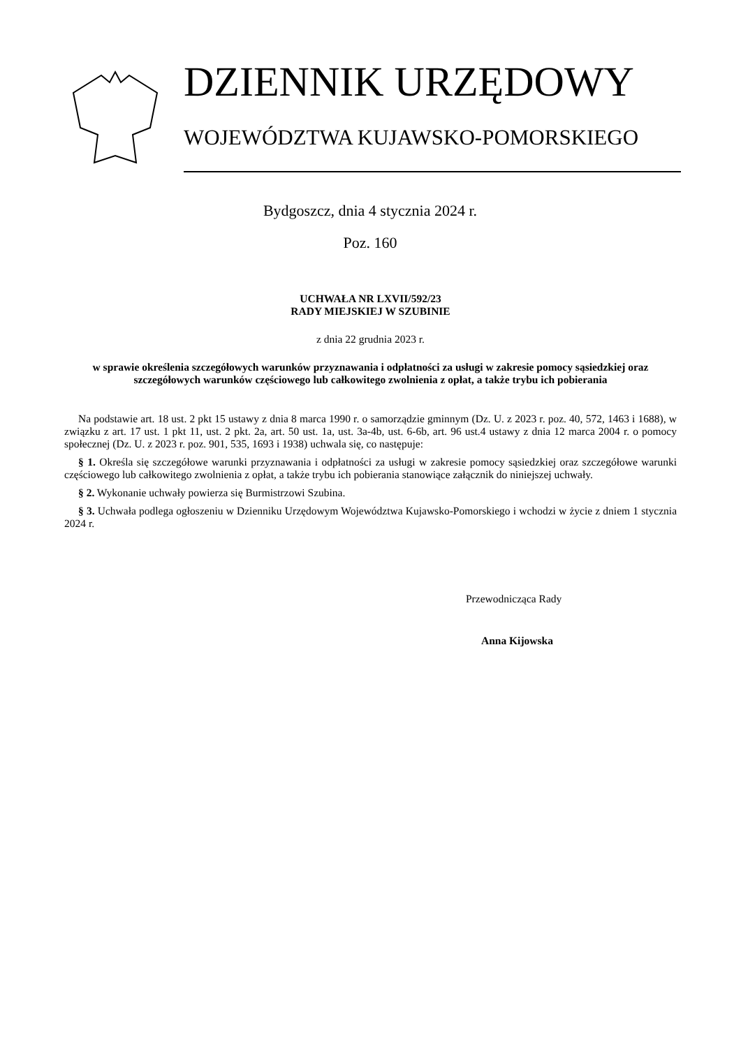DZIENNIK URZĘDOWY
WOJEWÓDZTWA KUJAWSKO-POMORSKIEGO
Bydgoszcz, dnia 4 stycznia 2024 r.
Poz. 160
UCHWAŁA NR LXVII/592/23
RADY MIEJSKIEJ W SZUBINIE
z dnia 22 grudnia 2023 r.
w sprawie określenia szczegółowych warunków przyznawania i odpłatności za usługi w zakresie pomocy sąsiedzkiej oraz szczegółowych warunków częściowego lub całkowitego zwolnienia z opłat, a także trybu ich pobierania
Na podstawie art. 18 ust. 2 pkt 15 ustawy z dnia 8 marca 1990 r. o samorządzie gminnym (Dz. U. z 2023 r. poz. 40, 572, 1463 i 1688), w związku z art. 17 ust. 1 pkt 11, ust. 2 pkt. 2a, art. 50 ust. 1a, ust. 3a-4b, ust. 6-6b, art. 96 ust.4 ustawy z dnia 12 marca 2004 r. o pomocy społecznej (Dz. U. z 2023 r. poz. 901, 535, 1693 i 1938) uchwala się, co następuje:
§ 1. Określa się szczegółowe warunki przyznawania i odpłatności za usługi w zakresie pomocy sąsiedzkiej oraz szczegółowe warunki częściowego lub całkowitego zwolnienia z opłat, a także trybu ich pobierania stanowiące załącznik do niniejszej uchwały.
§ 2. Wykonanie uchwały powierza się Burmistrzowi Szubina.
§ 3. Uchwała podlega ogłoszeniu w Dzienniku Urzędowym Województwa Kujawsko-Pomorskiego i wchodzi w życie z dniem 1 stycznia 2024 r.
Przewodnicząca Rady
Anna Kijowska